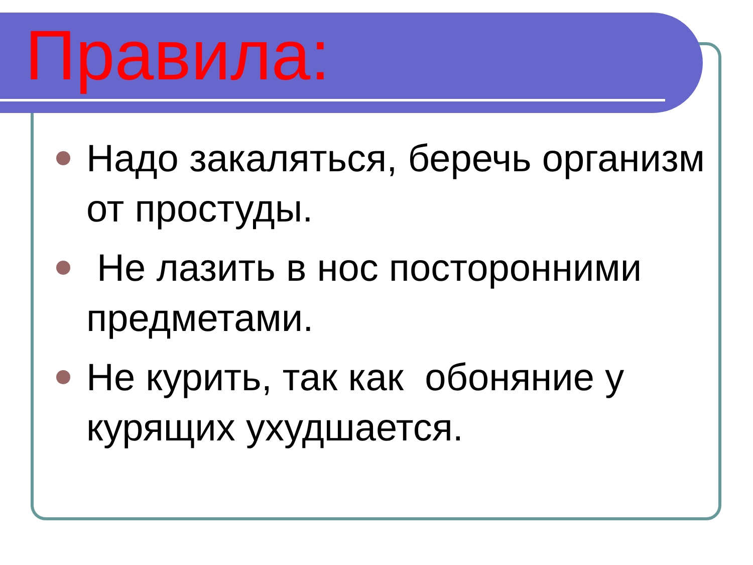Правила:
Надо закаляться, беречь организм от простуды.
Не лазить в нос посторонними предметами.
Не курить, так как обоняние у курящих ухудшается.